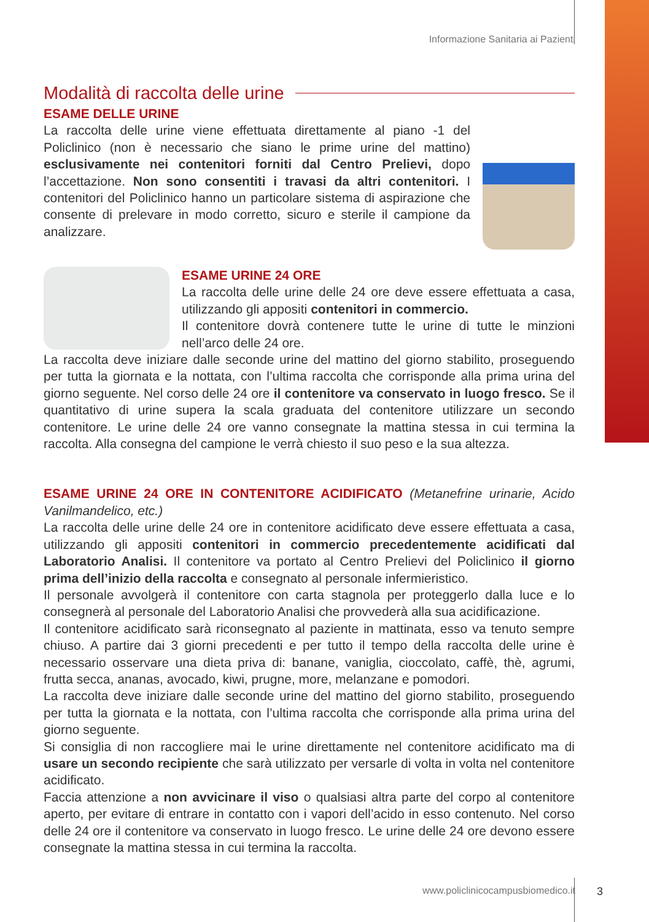Informazione Sanitaria ai Pazienti
Modalità di raccolta delle urine
ESAME DELLE URINE
La raccolta delle urine viene effettuata direttamente al piano -1 del Policlinico (non è necessario che siano le prime urine del mattino) esclusivamente nei contenitori forniti dal Centro Prelievi, dopo l’accettazione. Non sono consentiti i travasi da altri contenitori. I contenitori del Policlinico hanno un particolare sistema di aspirazione che consente di prelevare in modo corretto, sicuro e sterile il campione da analizzare.
ESAME URINE 24 ORE
La raccolta delle urine delle 24 ore deve essere effettuata a casa, utilizzando gli appositi contenitori in commercio.
Il contenitore dovrà contenere tutte le urine di tutte le minzioni nell’arco delle 24 ore.
La raccolta deve iniziare dalle seconde urine del mattino del giorno stabilito, proseguendo per tutta la giornata e la nottata, con l’ultima raccolta che corrisponde alla prima urina del giorno seguente. Nel corso delle 24 ore il contenitore va conservato in luogo fresco. Se il quantitativo di urine supera la scala graduata del contenitore utilizzare un secondo contenitore. Le urine delle 24 ore vanno consegnate la mattina stessa in cui termina la raccolta. Alla consegna del campione le verrà chiesto il suo peso e la sua altezza.
ESAME URINE 24 ORE IN CONTENITORE ACIDIFICATO (Metanefrine urinarie, Acido Vanilmandelico, etc.)
La raccolta delle urine delle 24 ore in contenitore acidificato deve essere effettuata a casa, utilizzando gli appositi contenitori in commercio precedentemente acidificati dal Laboratorio Analisi. Il contenitore va portato al Centro Prelievi del Policlinico il giorno prima dell’inizio della raccolta e consegnato al personale infermieristico.
Il personale avvolgerà il contenitore con carta stagnola per proteggerlo dalla luce e lo consegnerà al personale del Laboratorio Analisi che provvederà alla sua acidificazione.
Il contenitore acidificato sarà riconsegnato al paziente in mattinata, esso va tenuto sempre chiuso. A partire dai 3 giorni precedenti e per tutto il tempo della raccolta delle urine è necessario osservare una dieta priva di: banane, vaniglia, cioccolato, caffè, thè, agrumi, frutta secca, ananas, avocado, kiwi, prugne, more, melanzane e pomodori.
La raccolta deve iniziare dalle seconde urine del mattino del giorno stabilito, proseguendo per tutta la giornata e la nottata, con l’ultima raccolta che corrisponde alla prima urina del giorno seguente.
Si consiglia di non raccogliere mai le urine direttamente nel contenitore acidificato ma di usare un secondo recipiente che sarà utilizzato per versarle di volta in volta nel contenitore acidificato.
Faccia attenzione a non avvicinare il viso o qualsiasi altra parte del corpo al contenitore aperto, per evitare di entrare in contatto con i vapori dell’acido in esso contenuto. Nel corso delle 24 ore il contenitore va conservato in luogo fresco. Le urine delle 24 ore devono essere consegnate la mattina stessa in cui termina la raccolta.
www.policlinicocampusbiomedico.it
3